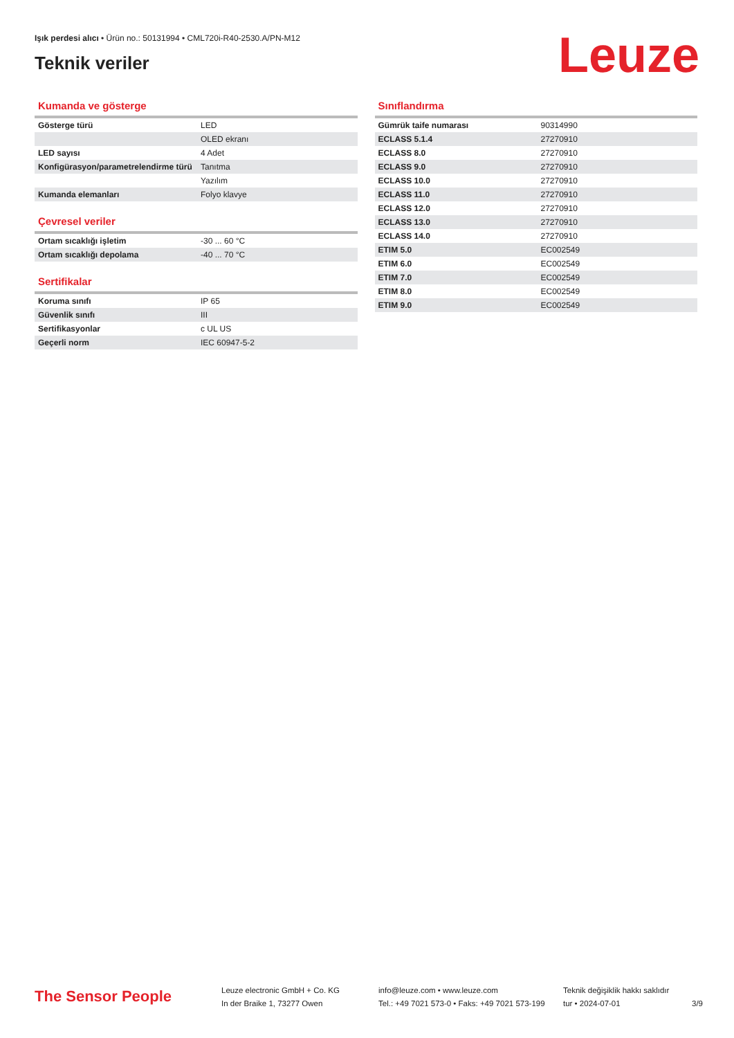Işık perdesi alıcı • Ürün no.: 50131994 • CML720i-R40-2530.A/PN-M12
Teknik veriler Leuze
Kumanda ve gösterge
| Gösterge türü | LED |
| | OLED ekranı |
| LED sayısı | 4 Adet |
| Konfigürasyon/parametrelendirme türü | Tanıtma |
| | Yazılım |
| Kumanda elemanları | Folyo klavye |
Çevresel veriler
| Ortam sıcaklığı işletim | -30 ... 60 °C |
| Ortam sıcaklığı depolama | -40 ... 70 °C |
Sertifikalar
| Koruma sınıfı | IP 65 |
| Güvenlik sınıfı | III |
| Sertifikasyonlar | c UL US |
| Geçerli norm | IEC 60947-5-2 |
Sınıflandırma
| Gümrük taife numarası | 90314990 |
| ECLASS 5.1.4 | 27270910 |
| ECLASS 8.0 | 27270910 |
| ECLASS 9.0 | 27270910 |
| ECLASS 10.0 | 27270910 |
| ECLASS 11.0 | 27270910 |
| ECLASS 12.0 | 27270910 |
| ECLASS 13.0 | 27270910 |
| ECLASS 14.0 | 27270910 |
| ETIM 5.0 | EC002549 |
| ETIM 6.0 | EC002549 |
| ETIM 7.0 | EC002549 |
| ETIM 8.0 | EC002549 |
| ETIM 9.0 | EC002549 |
The Sensor People
Leuze electronic GmbH + Co. KG
In der Braike 1, 73277 Owen
info@leuze.com • www.leuze.com
Tel.: +49 7021 573-0 • Faks: +49 7021 573-199
Teknik değişiklik hakkı saklıdır
tur • 2024-07-01
3/9